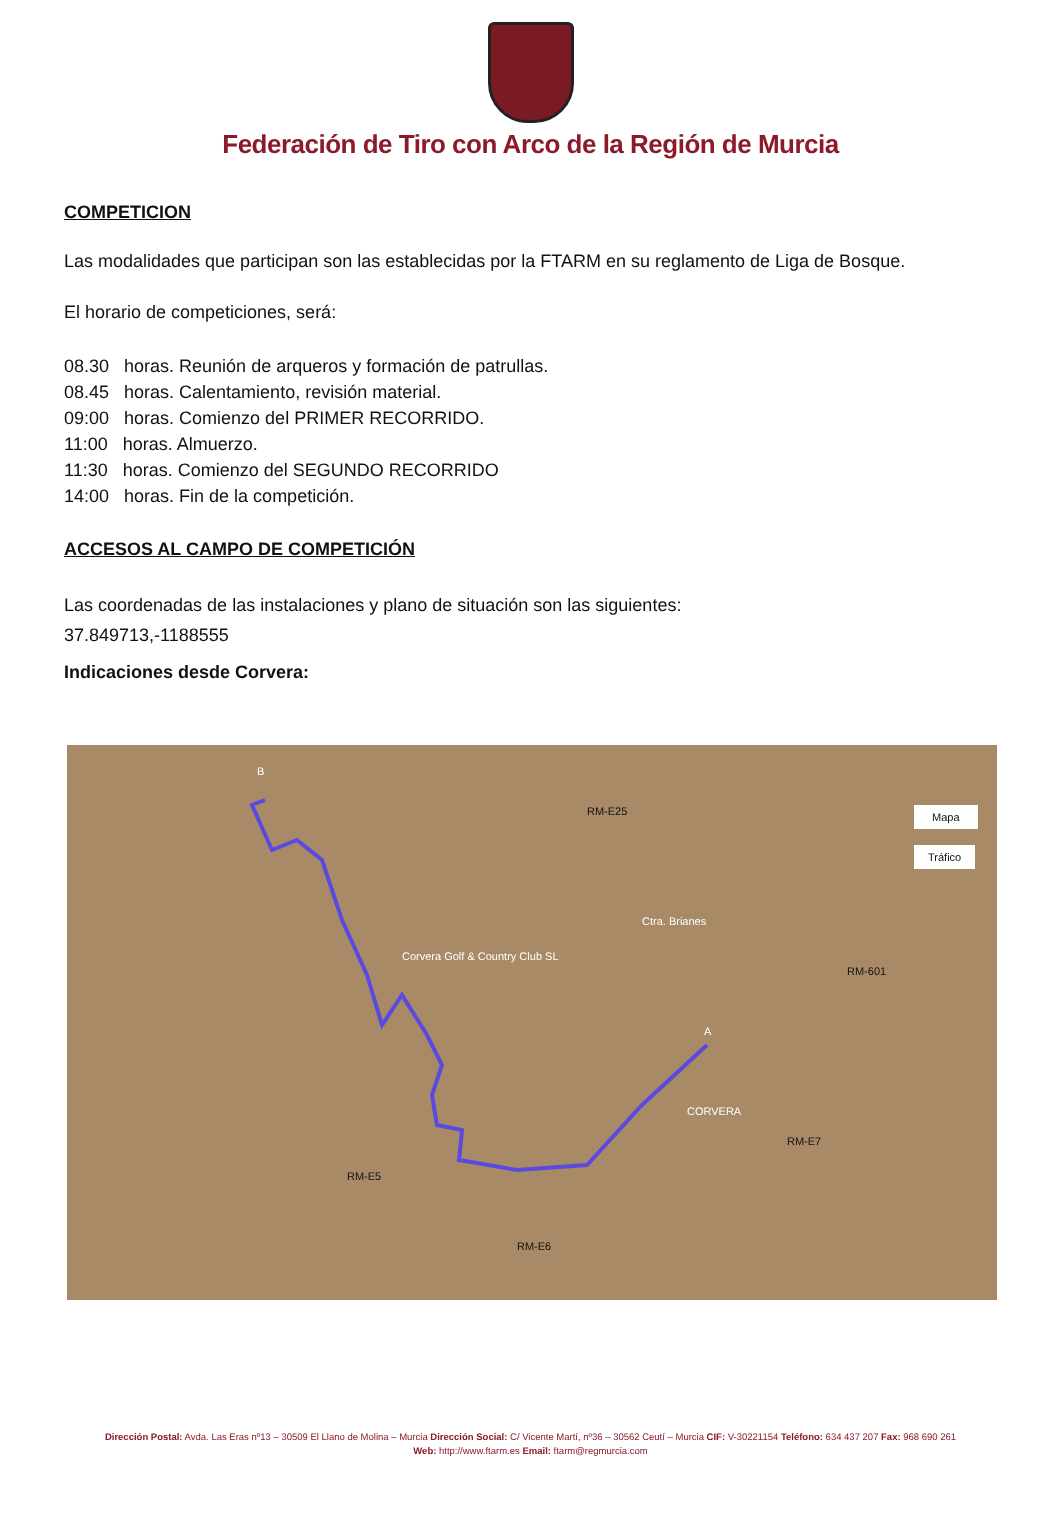Federación de Tiro con Arco de la Región de Murcia
COMPETICION
Las modalidades que participan son las establecidas por la FTARM en su reglamento de Liga de Bosque.
El horario de competiciones, será:
08.30 horas. Reunión de arqueros y formación de patrullas.
08.45 horas. Calentamiento, revisión material.
09:00 horas. Comienzo del PRIMER RECORRIDO.
11:00 horas. Almuerzo.
11:30 horas. Comienzo del SEGUNDO RECORRIDO
14:00 horas. Fin de la competición.
ACCESOS AL CAMPO DE COMPETICIÓN
Las coordenadas de las instalaciones y plano de situación son las siguientes:
37.849713,-1188555
Indicaciones desde Corvera:
B
A
Mapa
Tráfico
RM-E25
Corvera Golf & Country Club SL
CORVERA
RM-E5
RM-E6
RM-E7
RM-601
Ctra. Brianes
Dirección Postal: Avda. Las Eras nº13 – 30509 El Llano de Molina – Murcia Dirección Social: C/ Vicente Martí, nº36 – 30562 Ceutí – Murcia CIF: V-30221154 Teléfono: 634 437 207 Fax: 968 690 261
Web: http://www.ftarm.es Email: ftarm@regmurcia.com